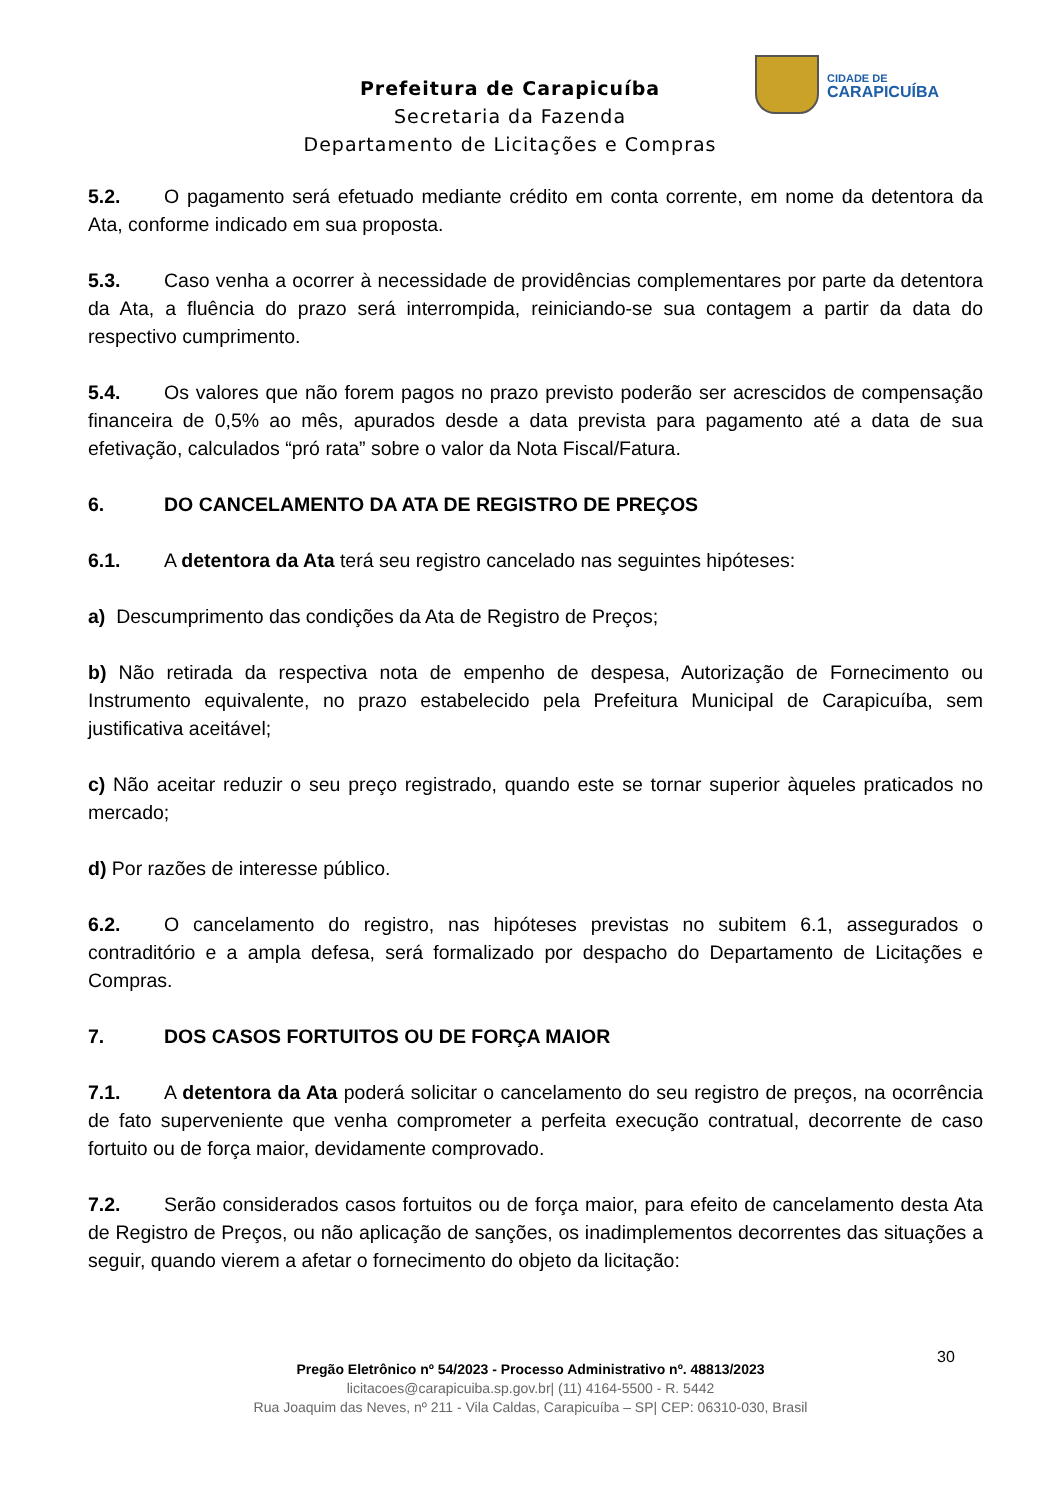Prefeitura de Carapicuíba
Secretaria da Fazenda
Departamento de Licitações e Compras
CIDADE DE
CARAPICUÍBA
5.2. O pagamento será efetuado mediante crédito em conta corrente, em nome da detentora da Ata, conforme indicado em sua proposta.
5.3. Caso venha a ocorrer à necessidade de providências complementares por parte da detentora da Ata, a fluência do prazo será interrompida, reiniciando-se sua contagem a partir da data do respectivo cumprimento.
5.4. Os valores que não forem pagos no prazo previsto poderão ser acrescidos de compensação financeira de 0,5% ao mês, apurados desde a data prevista para pagamento até a data de sua efetivação, calculados “pró rata” sobre o valor da Nota Fiscal/Fatura.
6. DO CANCELAMENTO DA ATA DE REGISTRO DE PREÇOS
6.1. A detentora da Ata terá seu registro cancelado nas seguintes hipóteses:
a) Descumprimento das condições da Ata de Registro de Preços;
b) Não retirada da respectiva nota de empenho de despesa, Autorização de Fornecimento ou Instrumento equivalente, no prazo estabelecido pela Prefeitura Municipal de Carapicuíba, sem justificativa aceitável;
c) Não aceitar reduzir o seu preço registrado, quando este se tornar superior àqueles praticados no mercado;
d) Por razões de interesse público.
6.2. O cancelamento do registro, nas hipóteses previstas no subitem 6.1, assegurados o contraditório e a ampla defesa, será formalizado por despacho do Departamento de Licitações e Compras.
7. DOS CASOS FORTUITOS OU DE FORÇA MAIOR
7.1. A detentora da Ata poderá solicitar o cancelamento do seu registro de preços, na ocorrência de fato superveniente que venha comprometer a perfeita execução contratual, decorrente de caso fortuito ou de força maior, devidamente comprovado.
7.2. Serão considerados casos fortuitos ou de força maior, para efeito de cancelamento desta Ata de Registro de Preços, ou não aplicação de sanções, os inadimplementos decorrentes das situações a seguir, quando vierem a afetar o fornecimento do objeto da licitação:
30
Pregão Eletrônico nº 54/2023 - Processo Administrativo nº. 48813/2023
licitacoes@carapicuiba.sp.gov.br| (11) 4164-5500 - R. 5442
Rua Joaquim das Neves, nº 211 - Vila Caldas, Carapicuíba – SP| CEP: 06310-030, Brasil